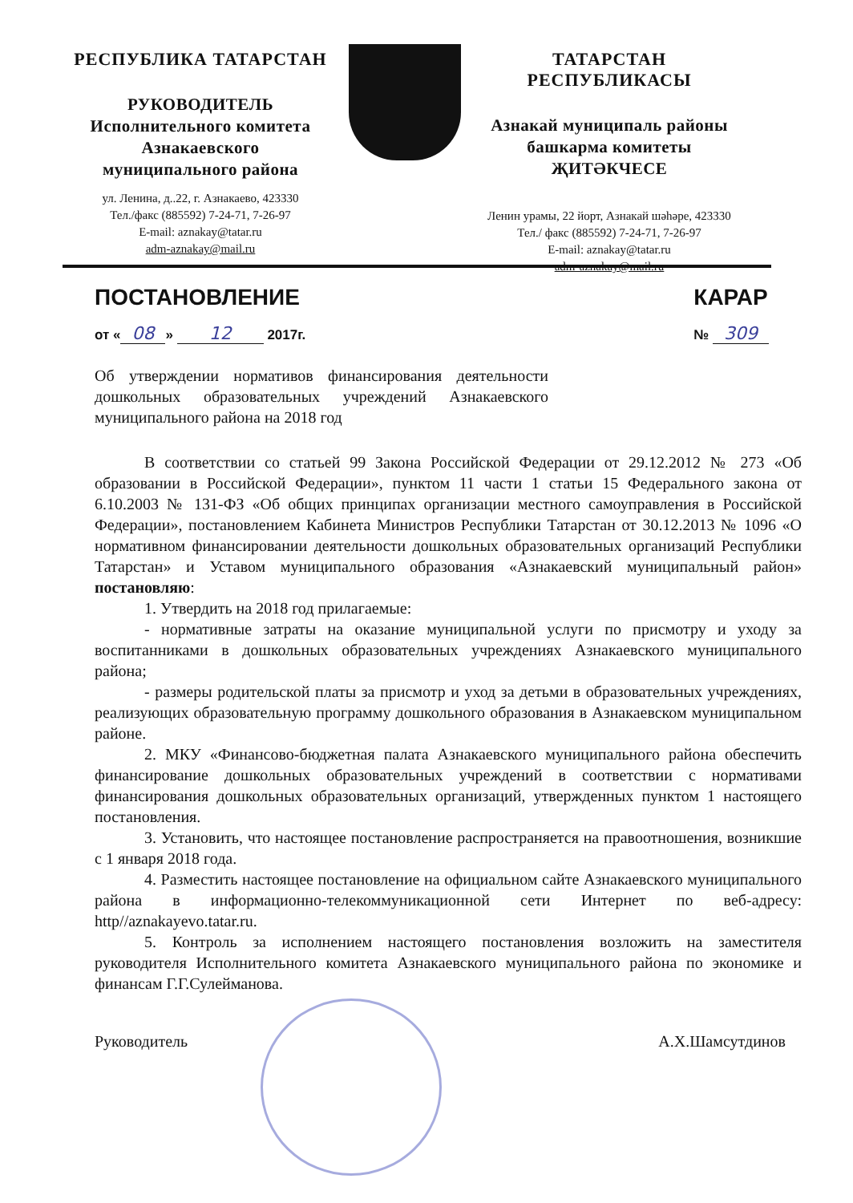РЕСПУБЛИКА ТАТАРСТАН
РУКОВОДИТЕЛЬ
Исполнительного комитета
Азнакаевского
муниципального района
ул. Ленина, д..22, г. Азнакаево, 423330
Тел./факс (885592) 7-24-71, 7-26-97
E-mail: aznakay@tatar.ru
adm-aznakay@mail.ru
ТАТАРСТАН РЕСПУБЛИКАСЫ
Азнакай муниципаль районы
башкарма комитеты
ҖИТӘКЧЕСЕ
Ленин урамы, 22 йорт, Азнакай шәһәре, 423330
Тел./ факс (885592) 7-24-71, 7-26-97
E-mail: aznakay@tatar.ru
adm-aznakay@mail.ru
ПОСТАНОВЛЕНИЕ
от « 08 » 12 2017г.
КАРАР
№ 309
Об утверждении нормативов финансирования деятельности дошкольных образовательных учреждений Азнакаевского муниципального района на 2018 год
В соответствии со статьей 99 Закона Российской Федерации от 29.12.2012 № 273 «Об образовании в Российской Федерации», пунктом 11 части 1 статьи 15 Федерального закона от 6.10.2003 № 131-ФЗ «Об общих принципах организации местного самоуправления в Российской Федерации», постановлением Кабинета Министров Республики Татарстан от 30.12.2013 № 1096 «О нормативном финансировании деятельности дошкольных образовательных организаций Республики Татарстан» и Уставом муниципального образования «Азнакаевский муниципальный район» постановляю:
1. Утвердить на 2018 год прилагаемые:
- нормативные затраты на оказание муниципальной услуги по присмотру и уходу за воспитанниками в дошкольных образовательных учреждениях Азнакаевского муниципального района;
- размеры родительской платы за присмотр и уход за детьми в образовательных учреждениях, реализующих образовательную программу дошкольного образования в Азнакаевском муниципальном районе.
2. МКУ «Финансово-бюджетная палата Азнакаевского муниципального района обеспечить финансирование дошкольных образовательных учреждений в соответствии с нормативами финансирования дошкольных образовательных организаций, утвержденных пунктом 1 настоящего постановления.
3. Установить, что настоящее постановление распространяется на правоотношения, возникшие с 1 января 2018 года.
4. Разместить настоящее постановление на официальном сайте Азнакаевского муниципального района в информационно-телекоммуникационной сети Интернет по веб-адресу: http//aznakayevo.tatar.ru.
5. Контроль за исполнением настоящего постановления возложить на заместителя руководителя Исполнительного комитета Азнакаевского муниципального района по экономике и финансам Г.Г.Сулейманова.
Руководитель А.Х.Шамсутдинов